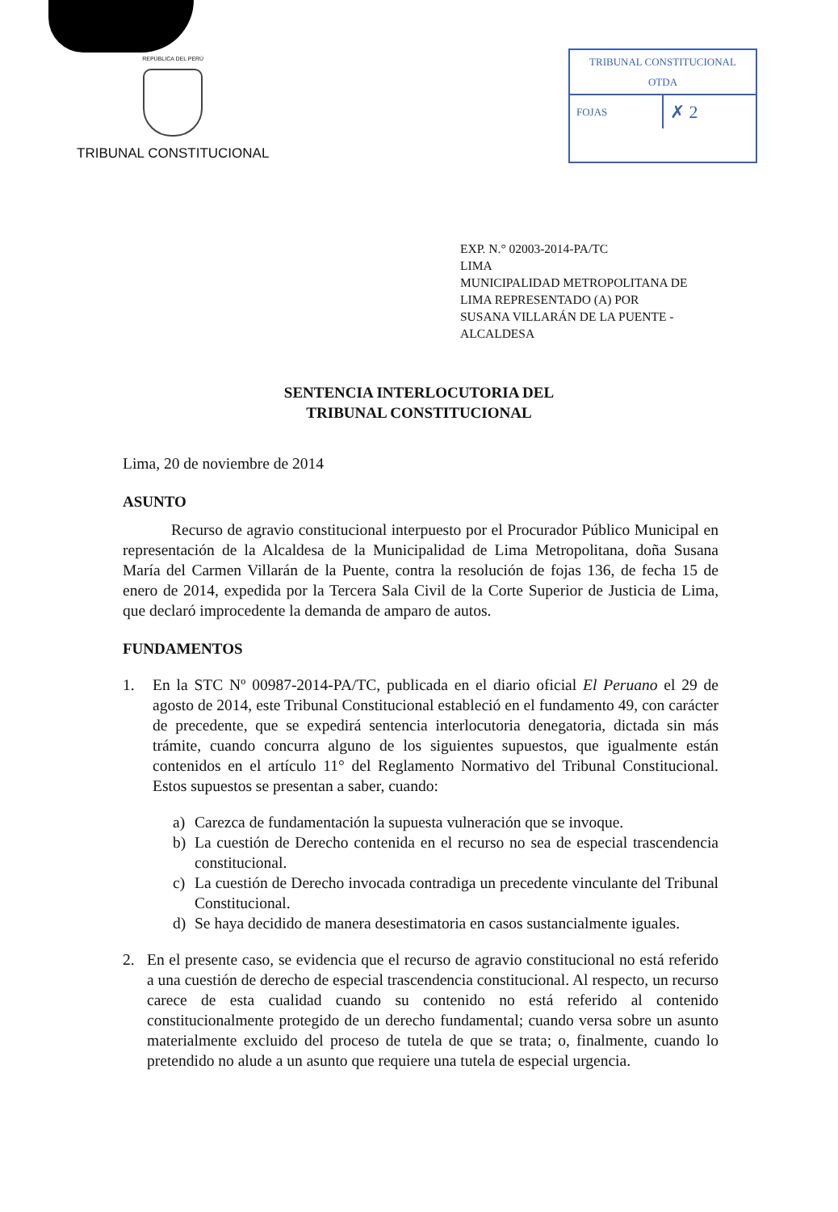REPÚBLICA DEL PERÚ
TRIBUNAL CONSTITUCIONAL
TRIBUNAL CONSTITUCIONAL
OTDA
FOJAS
✗ 2
EXP. N.° 02003-2014-PA/TC
LIMA
MUNICIPALIDAD METROPOLITANA DE
LIMA REPRESENTADO (A) POR
SUSANA VILLARÁN DE LA PUENTE -
ALCALDESA
SENTENCIA INTERLOCUTORIA DEL
TRIBUNAL CONSTITUCIONAL
Lima, 20 de noviembre de 2014
ASUNTO
Recurso de agravio constitucional interpuesto por el Procurador Público Municipal en representación de la Alcaldesa de la Municipalidad de Lima Metropolitana, doña Susana María del Carmen Villarán de la Puente, contra la resolución de fojas 136, de fecha 15 de enero de 2014, expedida por la Tercera Sala Civil de la Corte Superior de Justicia de Lima, que declaró improcedente la demanda de amparo de autos.
FUNDAMENTOS
1. En la STC Nº 00987-2014-PA/TC, publicada en el diario oficial El Peruano el 29 de agosto de 2014, este Tribunal Constitucional estableció en el fundamento 49, con carácter de precedente, que se expedirá sentencia interlocutoria denegatoria, dictada sin más trámite, cuando concurra alguno de los siguientes supuestos, que igualmente están contenidos en el artículo 11° del Reglamento Normativo del Tribunal Constitucional. Estos supuestos se presentan a saber, cuando:
a) Carezca de fundamentación la supuesta vulneración que se invoque.
b) La cuestión de Derecho contenida en el recurso no sea de especial trascendencia constitucional.
c) La cuestión de Derecho invocada contradiga un precedente vinculante del Tribunal Constitucional.
d) Se haya decidido de manera desestimatoria en casos sustancialmente iguales.
2. En el presente caso, se evidencia que el recurso de agravio constitucional no está referido a una cuestión de derecho de especial trascendencia constitucional. Al respecto, un recurso carece de esta cualidad cuando su contenido no está referido al contenido constitucionalmente protegido de un derecho fundamental; cuando versa sobre un asunto materialmente excluido del proceso de tutela de que se trata; o, finalmente, cuando lo pretendido no alude a un asunto que requiere una tutela de especial urgencia.